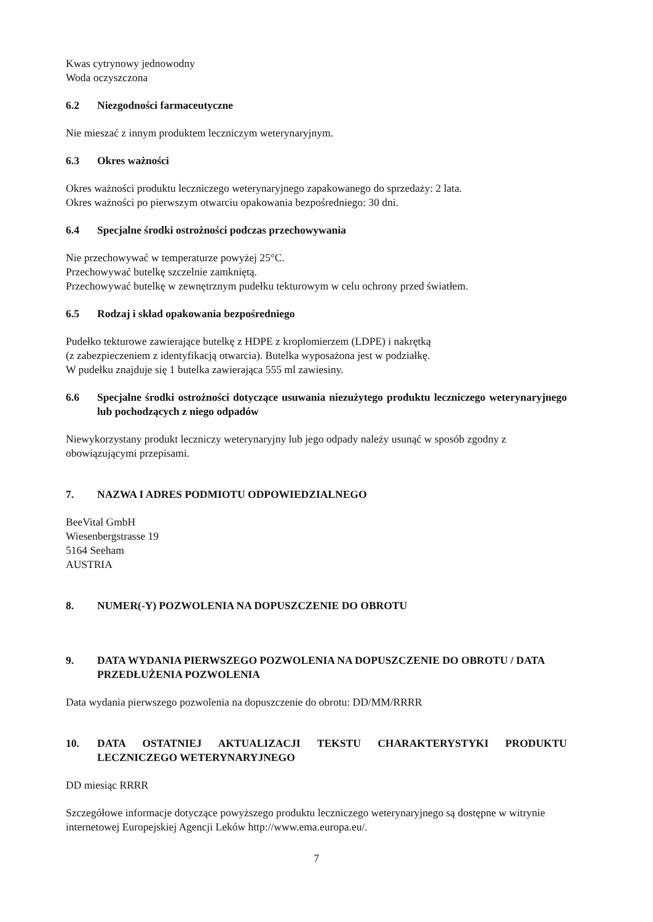Kwas cytrynowy jednowodny
Woda oczyszczona
6.2 Niezgodności farmaceutyczne
Nie mieszać z innym produktem leczniczym weterynaryjnym.
6.3 Okres ważności
Okres ważności produktu leczniczego weterynaryjnego zapakowanego do sprzedaży: 2 lata.
Okres ważności po pierwszym otwarciu opakowania bezpośredniego: 30 dni.
6.4 Specjalne środki ostrożności podczas przechowywania
Nie przechowywać w temperaturze powyżej 25°C.
Przechowywać butelkę szczelnie zamkniętą.
Przechowywać butelkę w zewnętrznym pudełku tekturowym w celu ochrony przed światłem.
6.5 Rodzaj i skład opakowania bezpośredniego
Pudełko tekturowe zawierające butelkę z HDPE z kroplomierzem (LDPE) i nakrętką
(z zabezpieczeniem z identyfikacją otwarcia). Butelka wyposażona jest w podziałkę.
W pudełku znajduje się 1 butelka zawierająca 555 ml zawiesiny.
6.6 Specjalne środki ostrożności dotyczące usuwania niezużytego produktu leczniczego weterynaryjnego lub pochodzących z niego odpadów
Niewykorzystany produkt leczniczy weterynaryjny lub jego odpady należy usunąć w sposób zgodny z obowiązującymi przepisami.
7. NAZWA I ADRES PODMIOTU ODPOWIEDZIALNEGO
BeeVital GmbH
Wiesenbergstrasse 19
5164 Seeham
AUSTRIA
8. NUMER(-Y) POZWOLENIA NA DOPUSZCZENIE DO OBROTU
9. DATA WYDANIA PIERWSZEGO POZWOLENIA NA DOPUSZCZENIE DO OBROTU / DATA PRZEDŁUŻENIA POZWOLENIA
Data wydania pierwszego pozwolenia na dopuszczenie do obrotu: DD/MM/RRRR
10. DATA OSTATNIEJ AKTUALIZACJI TEKSTU CHARAKTERYSTYKI PRODUKTU LECZNICZEGO WETERYNARYJNEGO
DD miesiąc RRRR
Szczegółowe informacje dotyczące powyższego produktu leczniczego weterynaryjnego są dostępne w witrynie internetowej Europejskiej Agencji Leków http://www.ema.europa.eu/.
7